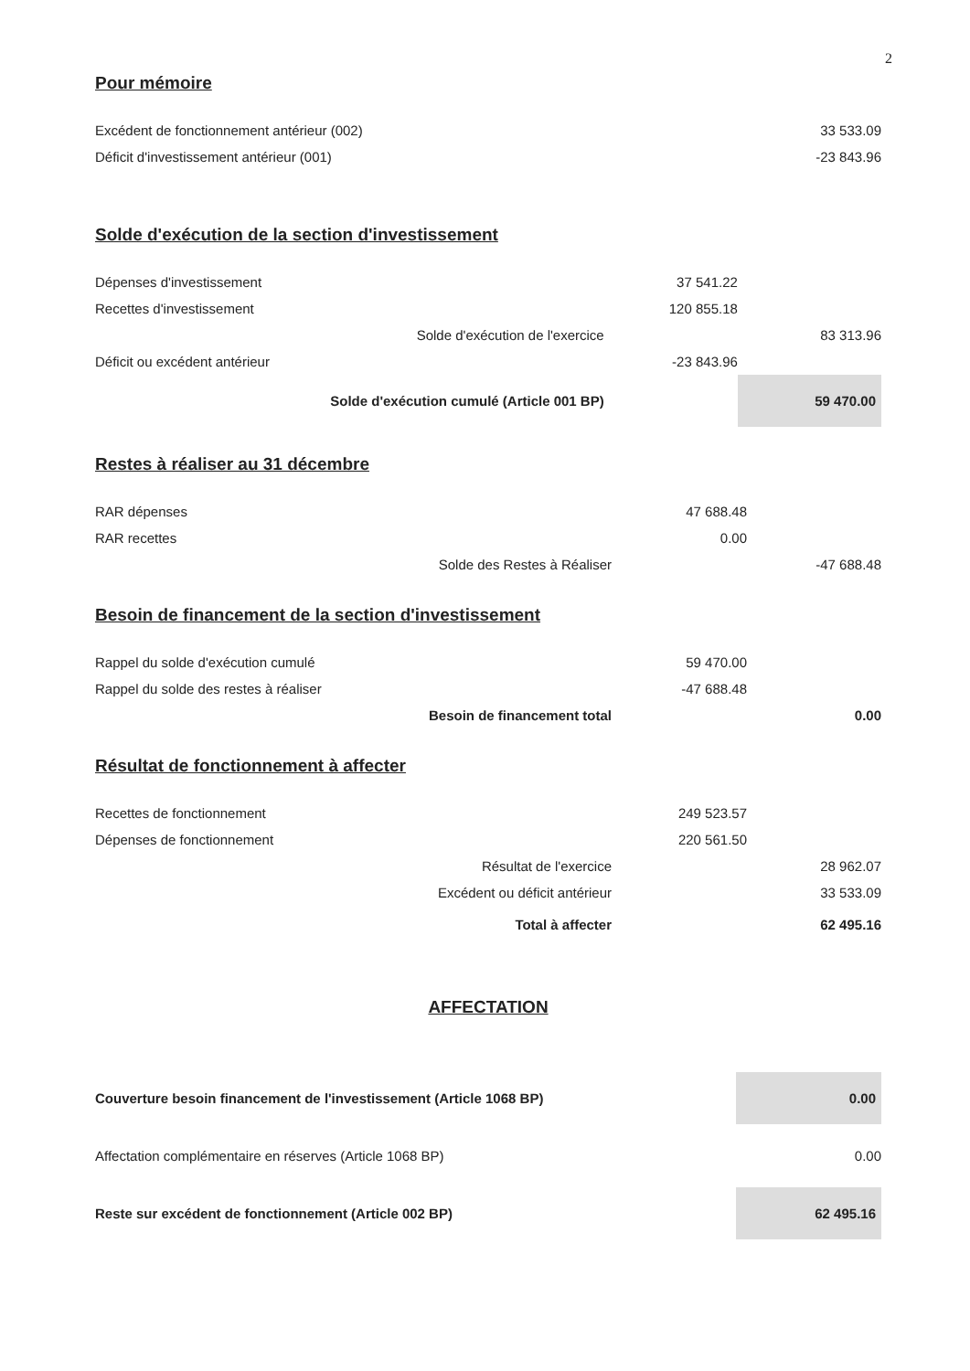2
Pour mémoire
| Excédent de fonctionnement antérieur (002) | | 33 533.09 |
| Déficit d'investissement antérieur (001) | | -23 843.96 |
Solde d'exécution de la section d'investissement
| Dépenses d'investissement | 37 541.22 | |
| Recettes d'investissement | 120 855.18 | |
| Solde d'exécution de l'exercice | | 83 313.96 |
| Déficit ou excédent antérieur | -23 843.96 | |
| Solde d'exécution cumulé (Article 001 BP) | | 59 470.00 |
Restes à réaliser au 31 décembre
| RAR dépenses | 47 688.48 | |
| RAR recettes | 0.00 | |
| Solde des Restes à Réaliser | | -47 688.48 |
Besoin de financement de la section d'investissement
| Rappel du solde d'exécution cumulé | 59 470.00 | |
| Rappel du solde des restes à réaliser | -47 688.48 | |
| Besoin de financement total | | 0.00 |
Résultat de fonctionnement à affecter
| Recettes de fonctionnement | 249 523.57 | |
| Dépenses de fonctionnement | 220 561.50 | |
| Résultat de l'exercice | | 28 962.07 |
| Excédent ou déficit antérieur | | 33 533.09 |
| Total à affecter | | 62 495.16 |
AFFECTATION
| Couverture besoin financement de l'investissement (Article 1068 BP) | 0.00 |
| Affectation complémentaire en réserves (Article 1068 BP) | 0.00 |
| Reste sur excédent de fonctionnement (Article 002 BP) | 62 495.16 |